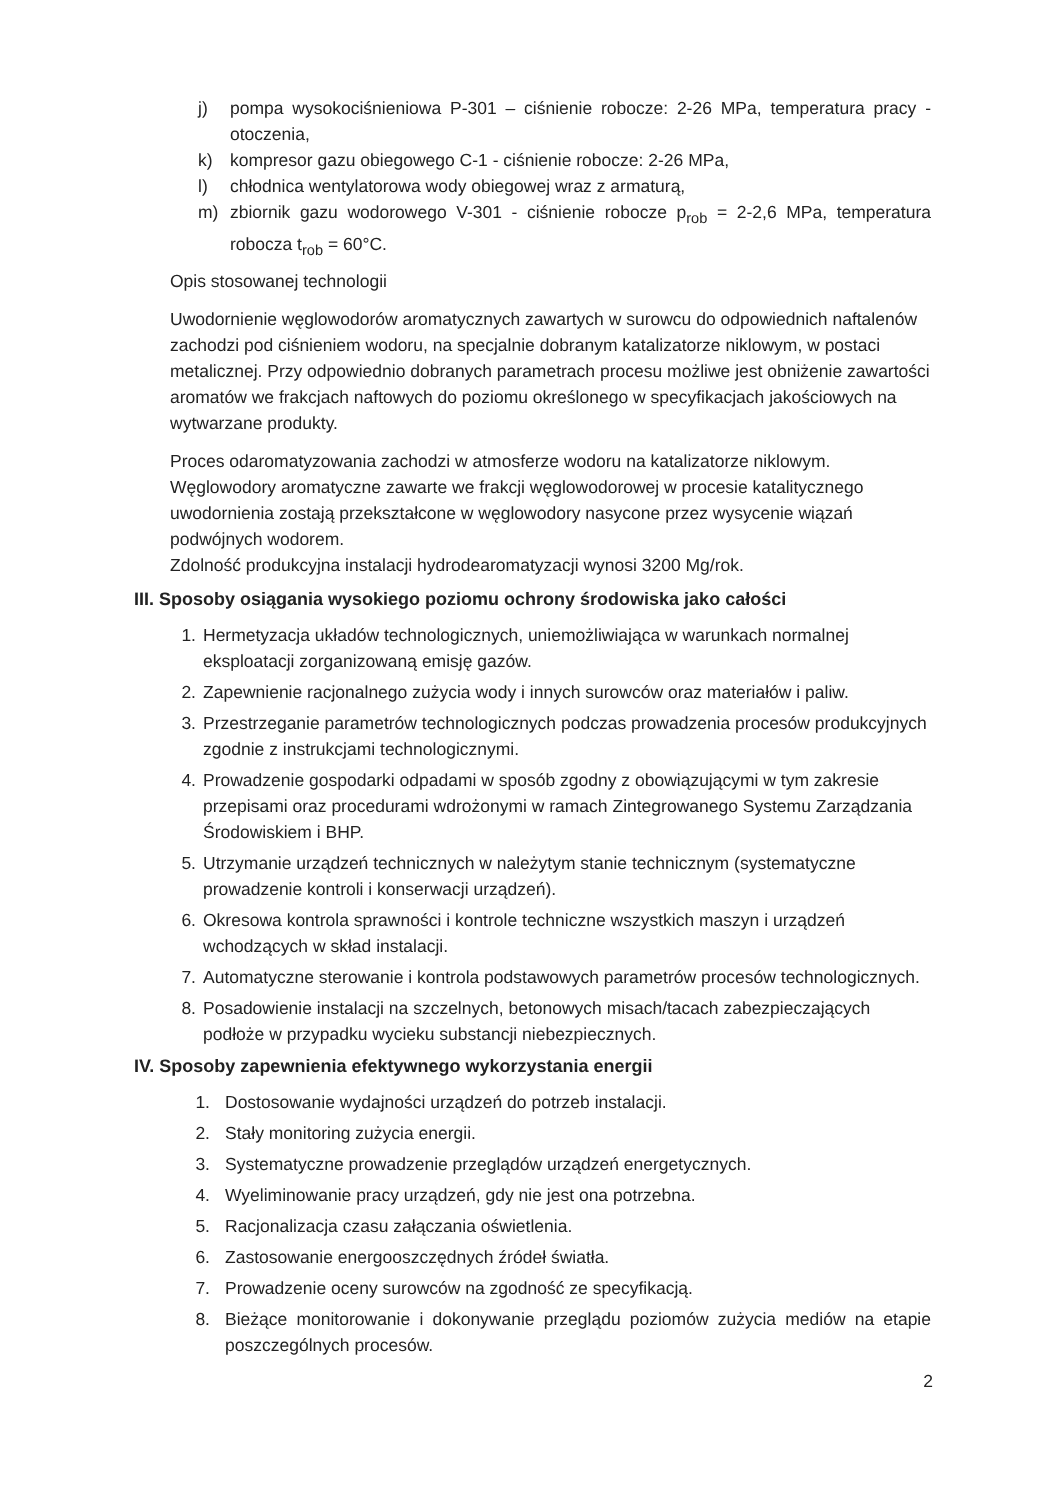j) pompa wysokociśnieniowa P-301 – ciśnienie robocze: 2-26 MPa, temperatura pracy - otoczenia,
k) kompresor gazu obiegowego C-1 - ciśnienie robocze: 2-26 MPa,
l) chłodnica wentylatorowa wody obiegowej wraz z armaturą,
m) zbiornik gazu wodorowego V-301 - ciśnienie robocze p<sub>rob</sub> = 2-2,6 MPa, temperatura robocza t<sub>rob</sub> = 60°C.
Opis stosowanej technologii
Uwodornienie węglowodorów aromatycznych zawartych w surowcu do odpowiednich naftalenów zachodzi pod ciśnieniem wodoru, na specjalnie dobranym katalizatorze niklowym, w postaci metalicznej. Przy odpowiednio dobranych parametrach procesu możliwe jest obniżenie zawartości aromatów we frakcjach naftowych do poziomu określonego w specyfikacjach jakościowych na wytwarzane produkty.
Proces odaromatyzowania zachodzi w atmosferze wodoru na katalizatorze niklowym. Węglowodory aromatyczne zawarte we frakcji węglowodorowej w procesie katalitycznego uwodornienia zostają przekształcone w węglowodory nasycone przez wysycenie wiązań podwójnych wodorem.
Zdolność produkcyjna instalacji hydrodearomatyzacji wynosi 3200 Mg/rok.
III. Sposoby osiągania wysokiego poziomu ochrony środowiska jako całości
1. Hermetyzacja układów technologicznych, uniemożliwiająca w warunkach normalnej eksploatacji zorganizowaną emisję gazów.
2. Zapewnienie racjonalnego zużycia wody i innych surowców oraz materiałów i paliw.
3. Przestrzeganie parametrów technologicznych podczas prowadzenia procesów produkcyjnych zgodnie z instrukcjami technologicznymi.
4. Prowadzenie gospodarki odpadami w sposób zgodny z obowiązującymi w tym zakresie przepisami oraz procedurami wdrożonymi w ramach Zintegrowanego Systemu Zarządzania Środowiskiem i BHP.
5. Utrzymanie urządzeń technicznych w należytym stanie technicznym (systematyczne prowadzenie kontroli i konserwacji urządzeń).
6. Okresowa kontrola sprawności i kontrole techniczne wszystkich maszyn i urządzeń wchodzących w skład instalacji.
7. Automatyczne sterowanie i kontrola podstawowych parametrów procesów technologicznych.
8. Posadowienie instalacji na szczelnych, betonowych misach/tacach zabezpieczających podłoże w przypadku wycieku substancji niebezpiecznych.
IV. Sposoby zapewnienia efektywnego wykorzystania energii
1. Dostosowanie wydajności urządzeń do potrzeb instalacji.
2. Stały monitoring zużycia energii.
3. Systematyczne prowadzenie przeglądów urządzeń energetycznych.
4. Wyeliminowanie pracy urządzeń, gdy nie jest ona potrzebna.
5. Racjonalizacja czasu załączania oświetlenia.
6. Zastosowanie energooszczędnych źródeł światła.
7. Prowadzenie oceny surowców na zgodność ze specyfikacją.
8. Bieżące monitorowanie i dokonywanie przeglądu poziomów zużycia mediów na etapie poszczególnych procesów.
2